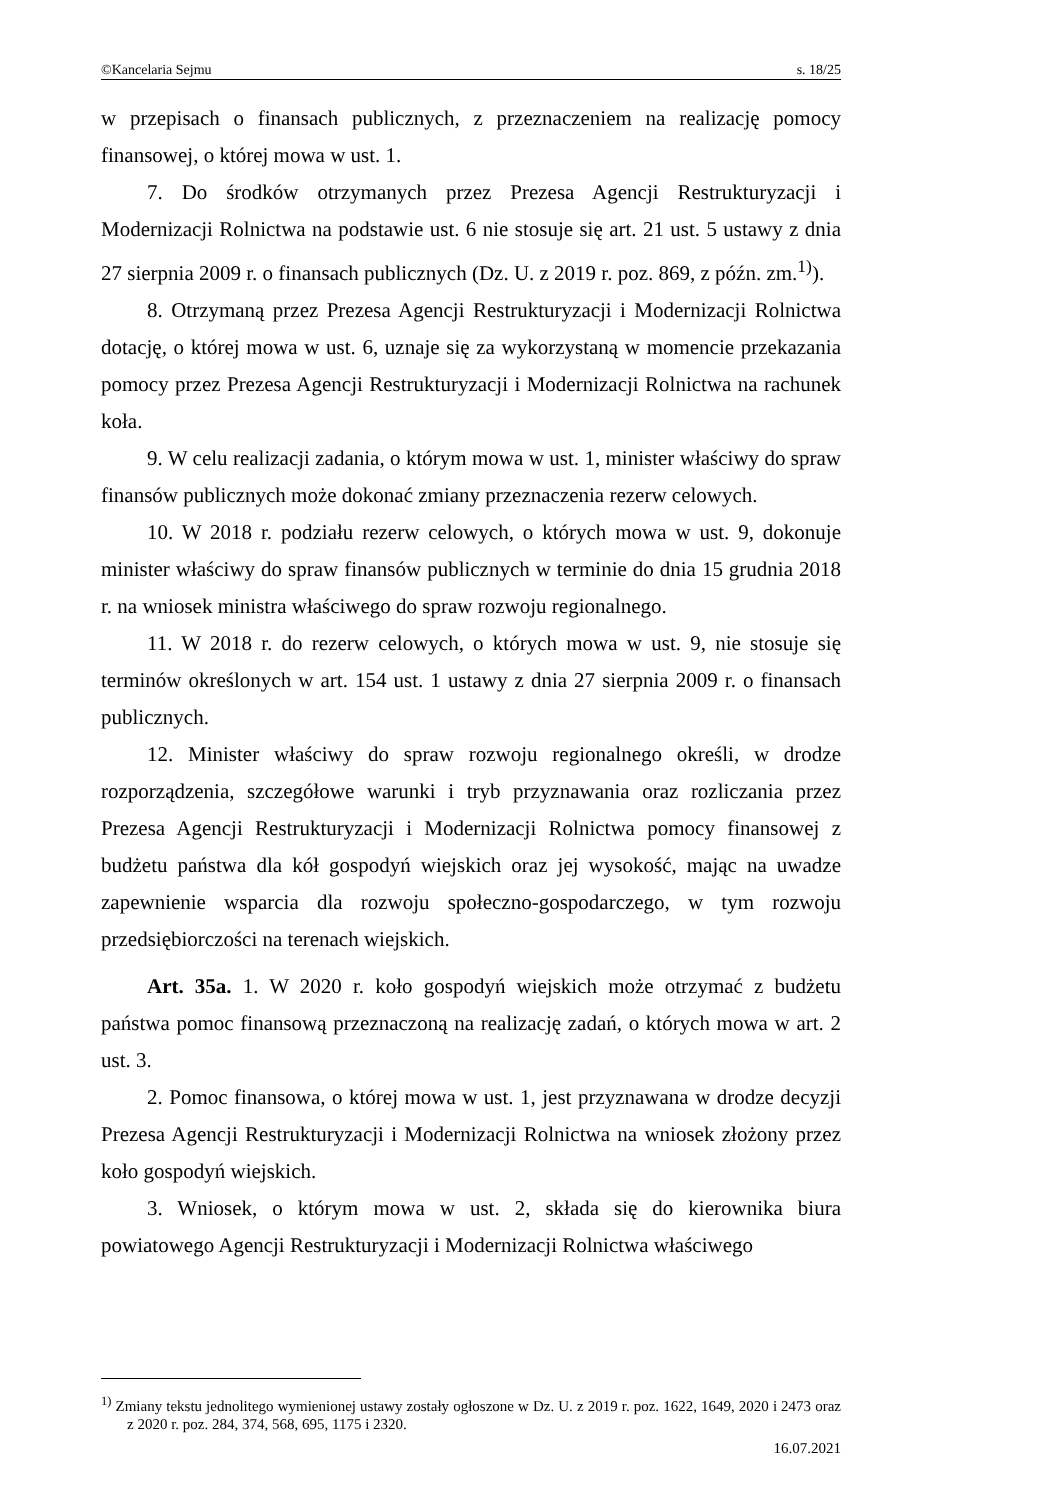©Kancelaria Sejmu s. 18/25
w przepisach o finansach publicznych, z przeznaczeniem na realizację pomocy finansowej, o której mowa w ust. 1.
7. Do środków otrzymanych przez Prezesa Agencji Restrukturyzacji i Modernizacji Rolnictwa na podstawie ust. 6 nie stosuje się art. 21 ust. 5 ustawy z dnia 27 sierpnia 2009 r. o finansach publicznych (Dz. U. z 2019 r. poz. 869, z późn. zm.<sup>1)</sup>).
8. Otrzymaną przez Prezesa Agencji Restrukturyzacji i Modernizacji Rolnictwa dotację, o której mowa w ust. 6, uznaje się za wykorzystaną w momencie przekazania pomocy przez Prezesa Agencji Restrukturyzacji i Modernizacji Rolnictwa na rachunek koła.
9. W celu realizacji zadania, o którym mowa w ust. 1, minister właściwy do spraw finansów publicznych może dokonać zmiany przeznaczenia rezerw celowych.
10. W 2018 r. podziału rezerw celowych, o których mowa w ust. 9, dokonuje minister właściwy do spraw finansów publicznych w terminie do dnia 15 grudnia 2018 r. na wniosek ministra właściwego do spraw rozwoju regionalnego.
11. W 2018 r. do rezerw celowych, o których mowa w ust. 9, nie stosuje się terminów określonych w art. 154 ust. 1 ustawy z dnia 27 sierpnia 2009 r. o finansach publicznych.
12. Minister właściwy do spraw rozwoju regionalnego określi, w drodze rozporządzenia, szczegółowe warunki i tryb przyznawania oraz rozliczania przez Prezesa Agencji Restrukturyzacji i Modernizacji Rolnictwa pomocy finansowej z budżetu państwa dla kół gospodyń wiejskich oraz jej wysokość, mając na uwadze zapewnienie wsparcia dla rozwoju społeczno-gospodarczego, w tym rozwoju przedsiębiorczości na terenach wiejskich.
Art. 35a. 1. W 2020 r. koło gospodyń wiejskich może otrzymać z budżetu państwa pomoc finansową przeznaczoną na realizację zadań, o których mowa w art. 2 ust. 3.
2. Pomoc finansowa, o której mowa w ust. 1, jest przyznawana w drodze decyzji Prezesa Agencji Restrukturyzacji i Modernizacji Rolnictwa na wniosek złożony przez koło gospodyń wiejskich.
3. Wniosek, o którym mowa w ust. 2, składa się do kierownika biura powiatowego Agencji Restrukturyzacji i Modernizacji Rolnictwa właściwego
<sup>1)</sup> Zmiany tekstu jednolitego wymienionej ustawy zostały ogłoszone w Dz. U. z 2019 r. poz. 1622, 1649, 2020 i 2473 oraz z 2020 r. poz. 284, 374, 568, 695, 1175 i 2320.
16.07.2021